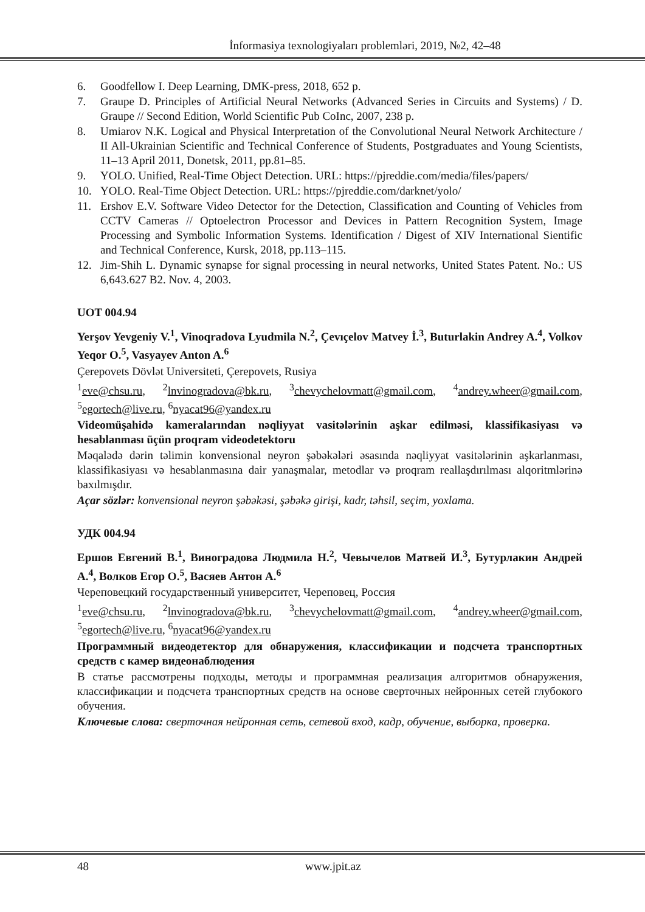İnformasiya texnologiyaları problemləri, 2019, №2, 42–48
6. Goodfellow I. Deep Learning, DMK-press, 2018, 652 p.
7. Graupe D. Principles of Artificial Neural Networks (Advanced Series in Circuits and Systems) / D. Graupe // Second Edition, World Scientific Pub CoInc, 2007, 238 p.
8. Umiarov N.K. Logical and Physical Interpretation of the Convolutional Neural Network Architecture / II All-Ukrainian Scientific and Technical Conference of Students, Postgraduates and Young Scientists, 11–13 April 2011, Donetsk, 2011, pp.81–85.
9. YOLO. Unified, Real-Time Object Detection. URL: https://pjreddie.com/media/files/papers/
10. YOLO. Real-Time Object Detection. URL: https://pjreddie.com/darknet/yolo/
11. Ershov E.V. Software Video Detector for the Detection, Classification and Counting of Vehicles from CCTV Cameras // Optoelectron Processor and Devices in Pattern Recognition System, Image Processing and Symbolic Information Systems. Identification / Digest of XIV International Sientific and Technical Conference, Kursk, 2018, pp.113–115.
12. Jim-Shih L. Dynamic synapse for signal processing in neural networks, United States Patent. No.: US 6,643.627 B2. Nov. 4, 2003.
UOT 004.94
Yerşov Yevgeniy V.<sup>1</sup>, Vinoqradova Lyudmila N.<sup>2</sup>, Çevıçelov Matvey İ.<sup>3</sup>, Buturlakin Andrey A.<sup>4</sup>, Volkov Yeqor O.<sup>5</sup>, Vasyayev Anton A.<sup>6</sup>
Çerepovets Dövlət Universiteti, Çerepovets, Rusiya
<sup>1</sup> eve@chsu.ru, <sup>2</sup>lnvinogradova@bk.ru, <sup>3</sup>chevychelovmatt@gmail.com, <sup>4</sup>andrey.wheer@gmail.com, <sup>5</sup>egortech@live.ru, <sup>6</sup>nyacat96@yandex.ru
Videomüşahidə kameralarından nəqliyyat vasitələrinin aşkar edilməsi, klassifikasiyası və hesablanması üçün proqram videodetektoru
Məqalədə dərin təlimin konvensional neyron şəbəkələri əsasında nəqliyyat vasitələrinin aşkarlanması, klassifikasiyası və hesablanmasına dair yanaşmalar, metodlar və proqram reallaşdırılması alqoritmlərinə baxılmışdır.
Açar sözlər: konvensional neyron şəbəkəsi, şəbəkə girişi, kadr, təhsil, seçim, yoxlama.
УДК 004.94
Ершов Евгений В.<sup>1</sup>, Виноградова Людмила Н.<sup>2</sup>, Чевычелов Матвей И.<sup>3</sup>, Бутурлакин Андрей А.<sup>4</sup>, Волков Егор О.<sup>5</sup>, Васяев Антон А.<sup>6</sup>
Череповецкий государственный университет, Череповец, Россия
<sup>1</sup> eve@chsu.ru, <sup>2</sup>lnvinogradova@bk.ru, <sup>3</sup>chevychelovmatt@gmail.com, <sup>4</sup>andrey.wheer@gmail.com, <sup>5</sup>egortech@live.ru, <sup>6</sup>nyacat96@yandex.ru
Программный видеодетектор для обнаружения, классификации и подсчета транспортных средств с камер видеонаблюдения
В статье рассмотрены подходы, методы и программная реализация алгоритмов обнаружения, классификации и подсчета транспортных средств на основе сверточных нейронных сетей глубокого обучения.
Ключевые слова: сверточная нейронная сеть, сетевой вход, кадр, обучение, выборка, проверка.
48 www.jpit.az